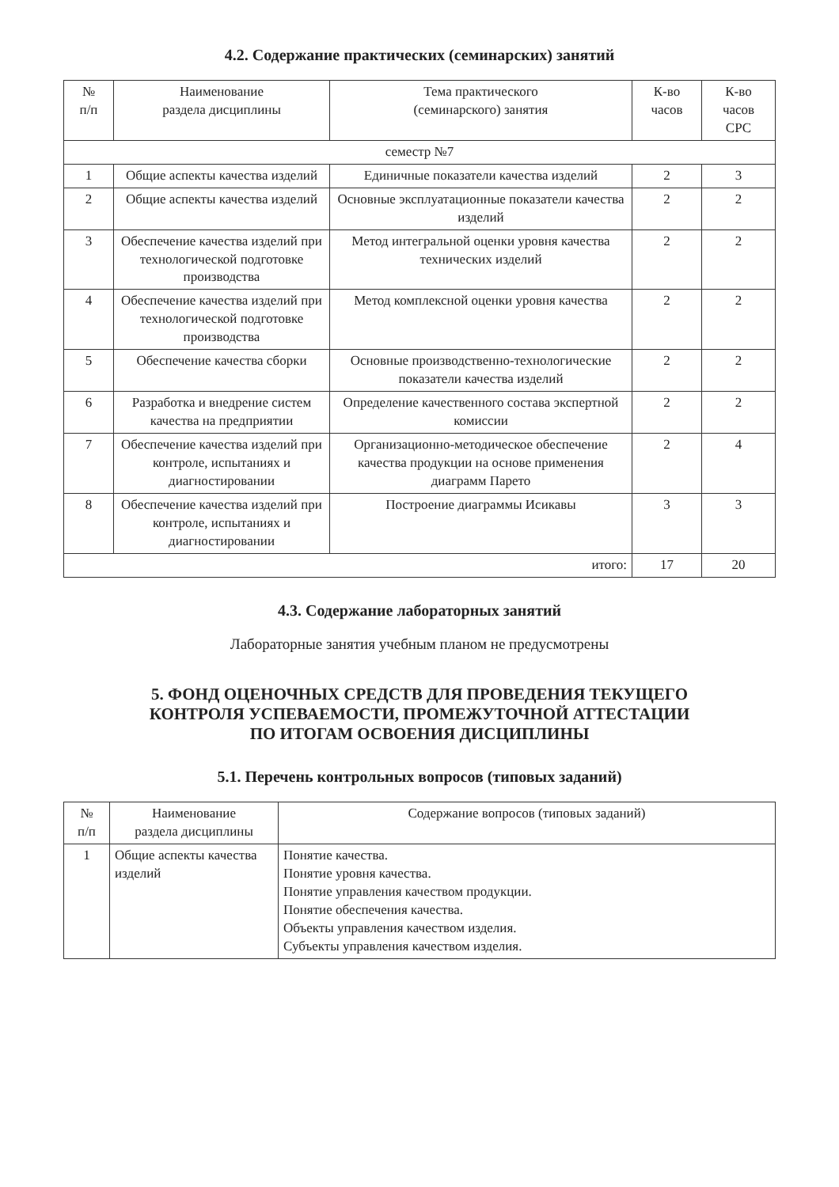4.2. Содержание практических (семинарских) занятий
| № п/п | Наименование раздела дисциплины | Тема практического (семинарского) занятия | К-во часов | К-во часов СРС |
| --- | --- | --- | --- | --- |
| семестр №7 | | | | |
| 1 | Общие аспекты качества изделий | Единичные показатели качества изделий | 2 | 3 |
| 2 | Общие аспекты качества изделий | Основные эксплуатационные показатели качества изделий | 2 | 2 |
| 3 | Обеспечение качества изделий при технологической подготовке производства | Метод интегральной оценки уровня качества технических изделий | 2 | 2 |
| 4 | Обеспечение качества изделий при технологической подготовке производства | Метод комплексной оценки уровня качества | 2 | 2 |
| 5 | Обеспечение качества сборки | Основные производственно-технологические показатели качества изделий | 2 | 2 |
| 6 | Разработка и внедрение систем качества на предприятии | Определение качественного состава экспертной комиссии | 2 | 2 |
| 7 | Обеспечение качества изделий при контроле, испытаниях и диагностировании | Организационно-методическое обеспечение качества продукции на основе применения диаграмм Парето | 2 | 4 |
| 8 | Обеспечение качества изделий при контроле, испытаниях и диагностировании | Построение диаграммы Исикавы | 3 | 3 |
| итого: | | | 17 | 20 |
4.3. Содержание лабораторных занятий
Лабораторные занятия учебным планом не предусмотрены
5. ФОНД ОЦЕНОЧНЫХ СРЕДСТВ ДЛЯ ПРОВЕДЕНИЯ ТЕКУЩЕГО
КОНТРОЛЯ УСПЕВАЕМОСТИ, ПРОМЕЖУТОЧНОЙ АТТЕСТАЦИИ
ПО ИТОГАМ ОСВОЕНИЯ ДИСЦИПЛИНЫ
5.1. Перечень контрольных вопросов (типовых заданий)
| № п/п | Наименование раздела дисциплины | Содержание вопросов (типовых заданий) |
| --- | --- | --- |
| 1 | Общие аспекты качества изделий | Понятие качества. Понятие уровня качества. Понятие управления качеством продукции. Понятие обеспечения качества. Объекты управления качеством изделия. Субъекты управления качеством изделия. |